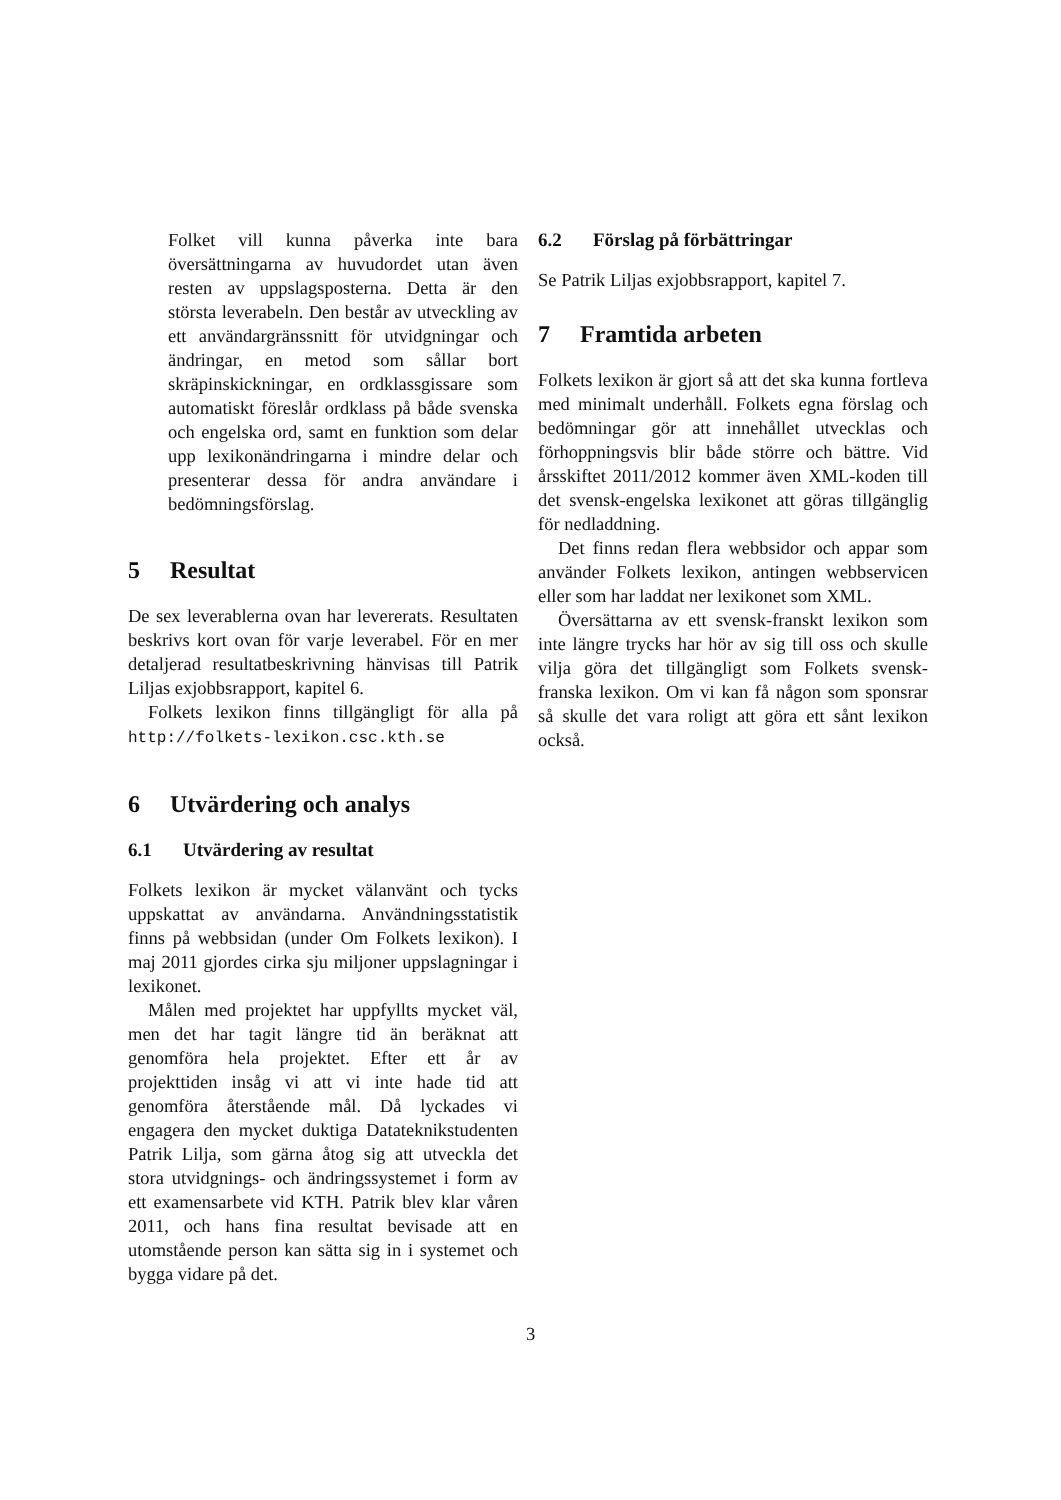Folket vill kunna påverka inte bara översättningarna av huvudordet utan även resten av uppslagsposterna. Detta är den största leverabeln. Den består av utveckling av ett användargränssnitt för utvidgningar och ändringar, en metod som sållar bort skräpinskickningar, en ordklassgissare som automatiskt föreslår ordklass på både svenska och engelska ord, samt en funktion som delar upp lexikonändringarna i mindre delar och presenterar dessa för andra användare i bedömningsförslag.
5 Resultat
De sex leverablerna ovan har levererats. Resultaten beskrivs kort ovan för varje leverabel. För en mer detaljerad resultatbeskrivning hänvisas till Patrik Liljas exjobbsrapport, kapitel 6.
Folkets lexikon finns tillgängligt för alla på http://folkets-lexikon.csc.kth.se
6 Utvärdering och analys
6.1 Utvärdering av resultat
Folkets lexikon är mycket välanvänt och tycks uppskattat av användarna. Användningsstatistik finns på webbsidan (under Om Folkets lexikon). I maj 2011 gjordes cirka sju miljoner uppslagningar i lexikonet.
Målen med projektet har uppfyllts mycket väl, men det har tagit längre tid än beräknat att genomföra hela projektet. Efter ett år av projekttiden insåg vi att vi inte hade tid att genomföra återstående mål. Då lyckades vi engagera den mycket duktiga Datateknikstudenten Patrik Lilja, som gärna åtog sig att utveckla det stora utvidgnings- och ändringssystemet i form av ett examensarbete vid KTH. Patrik blev klar våren 2011, och hans fina resultat bevisade att en utomstående person kan sätta sig in i systemet och bygga vidare på det.
6.2 Förslag på förbättringar
Se Patrik Liljas exjobbsrapport, kapitel 7.
7 Framtida arbeten
Folkets lexikon är gjort så att det ska kunna fortleva med minimalt underhåll. Folkets egna förslag och bedömningar gör att innehållet utvecklas och förhoppningsvis blir både större och bättre. Vid årsskiftet 2011/2012 kommer även XML-koden till det svensk-engelska lexikonet att göras tillgänglig för nedladdning.
Det finns redan flera webbsidor och appar som använder Folkets lexikon, antingen webbservicen eller som har laddat ner lexikonet som XML.
Översättarna av ett svensk-franskt lexikon som inte längre trycks har hör av sig till oss och skulle vilja göra det tillgängligt som Folkets svensk-franska lexikon. Om vi kan få någon som sponsrar så skulle det vara roligt att göra ett sånt lexikon också.
3